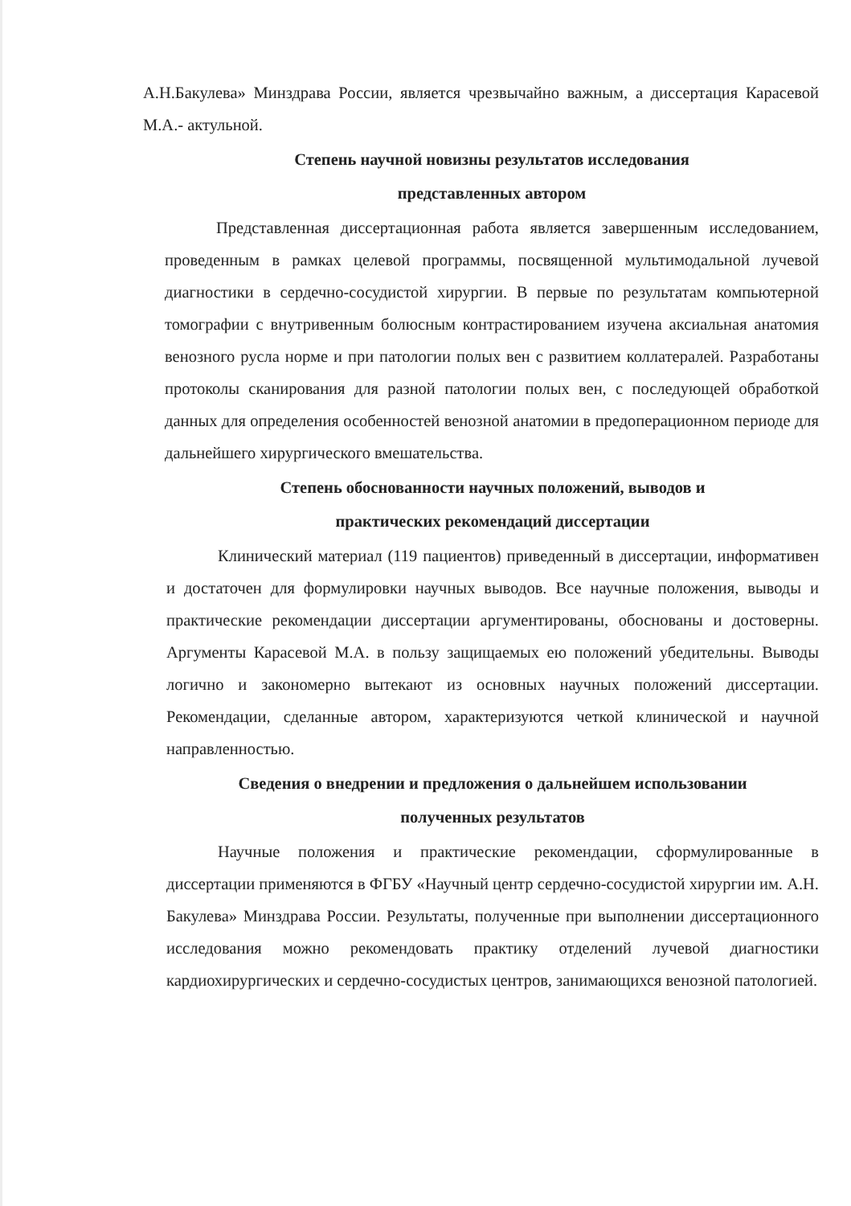А.Н.Бакулева» Минздрава России, является чрезвычайно важным, а диссертация Карасевой М.А.- актульной.
Степень научной новизны результатов исследования
представленных автором
Представленная диссертационная работа является завершенным исследованием, проведенным в рамках целевой программы, посвященной мультимодальной лучевой диагностики в сердечно-сосудистой хирургии. В первые по результатам компьютерной томографии с внутривенным болюсным контрастированием изучена аксиальная анатомия венозного русла норме и при патологии полых вен с развитием коллатералей. Разработаны протоколы сканирования для разной патологии полых вен, с последующей обработкой данных для определения особенностей венозной анатомии в предоперационном периоде для дальнейшего хирургического вмешательства.
Степень обоснованности научных положений, выводов и
практических рекомендаций диссертации
Клинический материал (119 пациентов) приведенный в диссертации, информативен и достаточен для формулировки научных выводов. Все научные положения, выводы и практические рекомендации диссертации аргументированы, обоснованы и достоверны. Аргументы Карасевой М.А. в пользу защищаемых ею положений убедительны. Выводы логично и закономерно вытекают из основных научных положений диссертации. Рекомендации, сделанные автором, характеризуются четкой клинической и научной направленностью.
Сведения о внедрении и предложения о дальнейшем использовании
полученных результатов
Научные положения и практические рекомендации, сформулированные в диссертации применяются в ФГБУ «Научный центр сердечно-сосудистой хирургии им. А.Н. Бакулева» Минздрава России. Результаты, полученные при выполнении диссертационного исследования можно рекомендовать практику отделений лучевой диагностики кардиохирургических и сердечно-сосудистых центров, занимающихся венозной патологией.